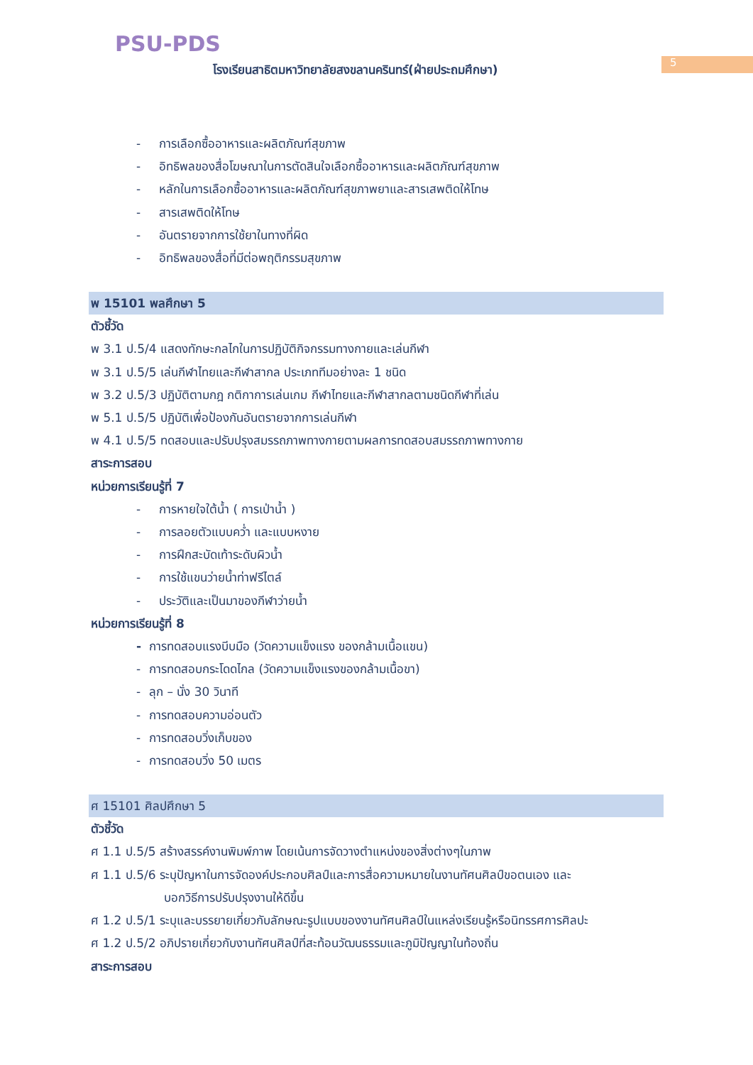PSU-PDS
โรงเรียนสาธิตมหาวิทยาลัยสงขลานครินทร์(ฝ่ายประถมศึกษา)
5
- การเลือกซื้ออาหารและผลิตภัณฑ์สุขภาพ
- อิทธิพลของสื่อโฆษณาในการตัดสินใจเลือกซื้ออาหารและผลิตภัณฑ์สุขภาพ
- หลักในการเลือกซื้ออาหารและผลิตภัณฑ์สุขภาพยาและสารเสพติดให้โทษ
- สารเสพติดให้โทษ
- อันตรายจากการใช้ยาในทางที่ผิด
- อิทธิพลของสื่อที่มีต่อพฤติกรรมสุขภาพ
พ 15101 พลศึกษา 5
ตัวชี้วัด
พ 3.1 ป.5/4 แสดงทักษะกลไกในการปฏิบัติกิจกรรมทางกายและเล่นกีฬา
พ 3.1 ป.5/5 เล่นกีฬาไทยและกีฬาสากล ประเภททีมอย่างละ 1 ชนิด
พ 3.2 ป.5/3 ปฏิบัติตามกฎ กติกาการเล่นเกม กีฬาไทยและกีฬาสากลตามชนิดกีฬาที่เล่น
พ 5.1 ป.5/5 ปฏิบัติเพื่อป้องกันอันตรายจากการเล่นกีฬา
พ 4.1 ป.5/5 ทดสอบและปรับปรุงสมรรถภาพทางกายตามผลการทดสอบสมรรถภาพทางกาย
สาระการสอบ
หน่วยการเรียนรู้ที่ 7
- การหายใจใต้น้ำ ( การเป่าน้ำ )
- การลอยตัวแบบคว่ำ และแบบหงาย
- การฝึกสะบัดเท้าระดับผิวน้ำ
- การใช้แขนว่ายน้ำท่าฟรีไตล์
- ประวัติและเป็นมาของกีฬาว่ายน้ำ
หน่วยการเรียนรู้ที่ 8
- การทดสอบแรงบีบมือ (วัดความแข็งแรง ของกล้ามเนื้อแขน)
- การทดสอบกระโดดไกล (วัดความแข็งแรงของกล้ามเนื้อขา)
- ลุก – นั่ง 30 วินาที
- การทดสอบความอ่อนตัว
- การทดสอบวิ่งเก็บของ
- การทดสอบวิ่ง 50 เมตร
ศ 15101 ศิลปศึกษา 5
ตัวชี้วัด
ศ 1.1 ป.5/5 สร้างสรรค์งานพิมพ์ภาพ โดยเน้นการจัดวางตำแหน่งของสิ่งต่างๆในภาพ
ศ 1.1 ป.5/6 ระบุปัญหาในการจัดองค์ประกอบศิลป์และการสื่อความหมายในงานทัศนศิลป์ขอตนเอง และ
บอกวิธีการปรับปรุงงานให้ดีขึ้น
ศ 1.2 ป.5/1 ระบุและบรรยายเกี่ยวกับลักษณะรูปแบบของงานทัศนศิลป์ในแหล่งเรียนรู้หรือนิทรรศการศิลปะ
ศ 1.2 ป.5/2 อภิปรายเกี่ยวกับงานทัศนศิลป์ที่สะท้อนวัฒนธรรมและภูมิปัญญาในท้องถิ่น
สาระการสอบ